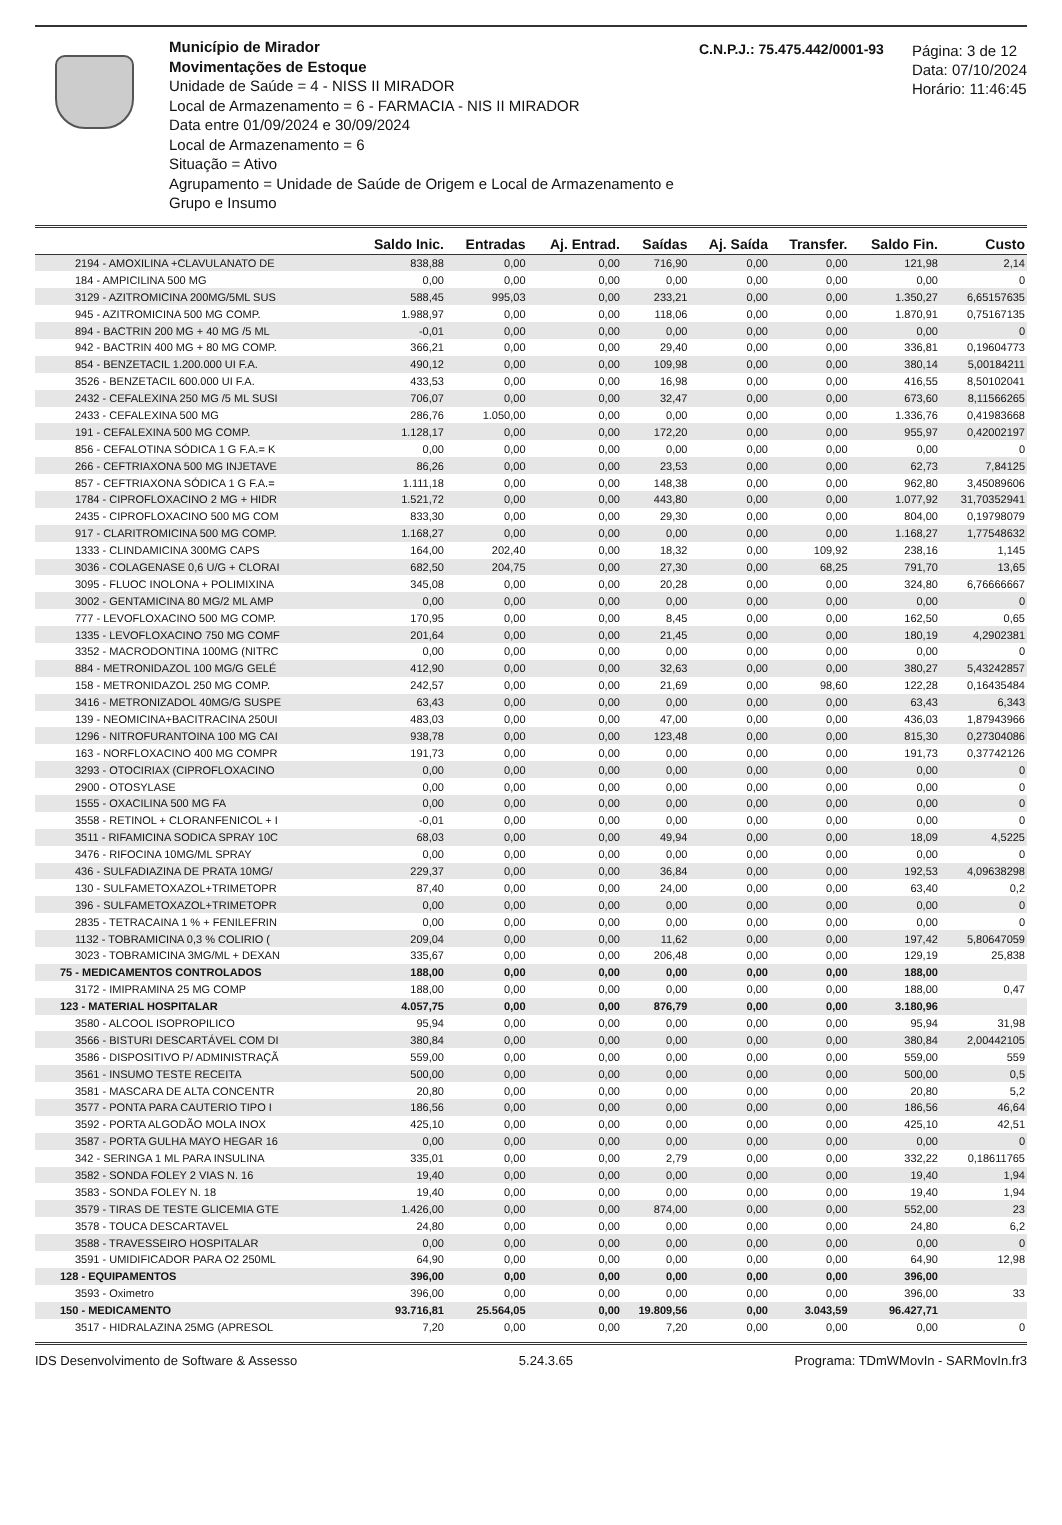Município de Mirador
Movimentações de Estoque
Unidade de Saúde = 4 - NISS II MIRADOR
Local de Armazenamento = 6 - FARMACIA - NIS II MIRADOR
Data entre 01/09/2024 e 30/09/2024
Local de Armazenamento = 6
Situação = Ativo
Agrupamento = Unidade de Saúde de Origem e Local de Armazenamento e Grupo e Insumo
C.N.P.J.: 75.475.442/0001-93
Página: 3 de 12
Data: 07/10/2024
Horário: 11:46:45
| | Saldo Inic. | Entradas | Aj. Entrad. | Saídas | Aj. Saída | Transfer. | Saldo Fin. | Custo |
| --- | --- | --- | --- | --- | --- | --- | --- | --- |
| 2194 - AMOXILINA +CLAVULANATO DE | 838,88 | 0,00 | 0,00 | 716,90 | 0,00 | 0,00 | 121,98 | 2,14 |
| 184 - AMPICILINA 500 MG | 0,00 | 0,00 | 0,00 | 0,00 | 0,00 | 0,00 | 0,00 | 0 |
| 3129 - AZITROMICINA 200MG/5ML SUS | 588,45 | 995,03 | 0,00 | 233,21 | 0,00 | 0,00 | 1.350,27 | 6,65157635 |
| 945 - AZITROMICINA 500 MG COMP. | 1.988,97 | 0,00 | 0,00 | 118,06 | 0,00 | 0,00 | 1.870,91 | 0,75167135 |
| 894 - BACTRIN 200 MG + 40 MG /5 ML | -0,01 | 0,00 | 0,00 | 0,00 | 0,00 | 0,00 | 0,00 | 0 |
| 942 - BACTRIN 400 MG + 80 MG COMP. | 366,21 | 0,00 | 0,00 | 29,40 | 0,00 | 0,00 | 336,81 | 0,19604773 |
| 854 - BENZETACIL 1.200.000 UI F.A. | 490,12 | 0,00 | 0,00 | 109,98 | 0,00 | 0,00 | 380,14 | 5,00184211 |
| 3526 - BENZETACIL 600.000 UI F.A. | 433,53 | 0,00 | 0,00 | 16,98 | 0,00 | 0,00 | 416,55 | 8,50102041 |
| 2432 - CEFALEXINA 250 MG /5 ML SUSI | 706,07 | 0,00 | 0,00 | 32,47 | 0,00 | 0,00 | 673,60 | 8,11566265 |
| 2433 - CEFALEXINA 500 MG | 286,76 | 1.050,00 | 0,00 | 0,00 | 0,00 | 0,00 | 1.336,76 | 0,41983668 |
| 191 - CEFALEXINA 500 MG COMP. | 1.128,17 | 0,00 | 0,00 | 172,20 | 0,00 | 0,00 | 955,97 | 0,42002197 |
| 856 - CEFALOTINA SÓDICA 1 G F.A.= K | 0,00 | 0,00 | 0,00 | 0,00 | 0,00 | 0,00 | 0,00 | 0 |
| 266 - CEFTRIAXONA 500 MG INJETAVE | 86,26 | 0,00 | 0,00 | 23,53 | 0,00 | 0,00 | 62,73 | 7,84125 |
| 857 - CEFTRIAXONA SÓDICA 1 G F.A.= | 1.111,18 | 0,00 | 0,00 | 148,38 | 0,00 | 0,00 | 962,80 | 3,45089606 |
| 1784 - CIPROFLOXACINO 2 MG + HIDR | 1.521,72 | 0,00 | 0,00 | 443,80 | 0,00 | 0,00 | 1.077,92 | 31,70352941 |
| 2435 - CIPROFLOXACINO 500 MG COM | 833,30 | 0,00 | 0,00 | 29,30 | 0,00 | 0,00 | 804,00 | 0,19798079 |
| 917 - CLARITROMICINA 500 MG COMP. | 1.168,27 | 0,00 | 0,00 | 0,00 | 0,00 | 0,00 | 1.168,27 | 1,77548632 |
| 1333 - CLINDAMICINA 300MG CAPS | 164,00 | 202,40 | 0,00 | 18,32 | 0,00 | 109,92 | 238,16 | 1,145 |
| 3036 - COLAGENASE 0,6 U/G + CLORAI | 682,50 | 204,75 | 0,00 | 27,30 | 0,00 | 68,25 | 791,70 | 13,65 |
| 3095 - FLUOC INOLONA + POLIMIXINA | 345,08 | 0,00 | 0,00 | 20,28 | 0,00 | 0,00 | 324,80 | 6,76666667 |
| 3002 - GENTAMICINA 80 MG/2 ML AMP | 0,00 | 0,00 | 0,00 | 0,00 | 0,00 | 0,00 | 0,00 | 0 |
| 777 - LEVOFLOXACINO 500 MG COMP. | 170,95 | 0,00 | 0,00 | 8,45 | 0,00 | 0,00 | 162,50 | 0,65 |
| 1335 - LEVOFLOXACINO 750 MG COMF | 201,64 | 0,00 | 0,00 | 21,45 | 0,00 | 0,00 | 180,19 | 4,2902381 |
| 3352 - MACRODONTINA 100MG (NITRC | 0,00 | 0,00 | 0,00 | 0,00 | 0,00 | 0,00 | 0,00 | 0 |
| 884 - METRONIDAZOL 100 MG/G GELÉ | 412,90 | 0,00 | 0,00 | 32,63 | 0,00 | 0,00 | 380,27 | 5,43242857 |
| 158 - METRONIDAZOL 250 MG COMP. | 242,57 | 0,00 | 0,00 | 21,69 | 0,00 | 98,60 | 122,28 | 0,16435484 |
| 3416 - METRONIZADOL 40MG/G SUSPE | 63,43 | 0,00 | 0,00 | 0,00 | 0,00 | 0,00 | 63,43 | 6,343 |
| 139 - NEOMICINA+BACITRACINA 250UI | 483,03 | 0,00 | 0,00 | 47,00 | 0,00 | 0,00 | 436,03 | 1,87943966 |
| 1296 - NITROFURANTOINA 100 MG CAI | 938,78 | 0,00 | 0,00 | 123,48 | 0,00 | 0,00 | 815,30 | 0,27304086 |
| 163 - NORFLOXACINO 400 MG COMPR | 191,73 | 0,00 | 0,00 | 0,00 | 0,00 | 0,00 | 191,73 | 0,37742126 |
| 3293 - OTOCIRIAX (CIPROFLOXACINO | 0,00 | 0,00 | 0,00 | 0,00 | 0,00 | 0,00 | 0,00 | 0 |
| 2900 - OTOSYLASE | 0,00 | 0,00 | 0,00 | 0,00 | 0,00 | 0,00 | 0,00 | 0 |
| 1555 - OXACILINA 500 MG FA | 0,00 | 0,00 | 0,00 | 0,00 | 0,00 | 0,00 | 0,00 | 0 |
| 3558 - RETINOL + CLORANFENICOL + I | -0,01 | 0,00 | 0,00 | 0,00 | 0,00 | 0,00 | 0,00 | 0 |
| 3511 - RIFAMICINA SODICA SPRAY 10C | 68,03 | 0,00 | 0,00 | 49,94 | 0,00 | 0,00 | 18,09 | 4,5225 |
| 3476 - RIFOCINA 10MG/ML SPRAY | 0,00 | 0,00 | 0,00 | 0,00 | 0,00 | 0,00 | 0,00 | 0 |
| 436 - SULFADIAZINA DE PRATA 10MG/ | 229,37 | 0,00 | 0,00 | 36,84 | 0,00 | 0,00 | 192,53 | 4,09638298 |
| 130 - SULFAMETOXAZOL+TRIMETOPR | 87,40 | 0,00 | 0,00 | 24,00 | 0,00 | 0,00 | 63,40 | 0,2 |
| 396 - SULFAMETOXAZOL+TRIMETOPR | 0,00 | 0,00 | 0,00 | 0,00 | 0,00 | 0,00 | 0,00 | 0 |
| 2835 - TETRACAINA 1 % + FENILEFRIN | 0,00 | 0,00 | 0,00 | 0,00 | 0,00 | 0,00 | 0,00 | 0 |
| 1132 - TOBRAMICINA 0,3 % COLIRIO ( | 209,04 | 0,00 | 0,00 | 11,62 | 0,00 | 0,00 | 197,42 | 5,80647059 |
| 3023 - TOBRAMICINA 3MG/ML + DEXAN | 335,67 | 0,00 | 0,00 | 206,48 | 0,00 | 0,00 | 129,19 | 25,838 |
| 75 - MEDICAMENTOS CONTROLADOS | 188,00 | 0,00 | 0,00 | 0,00 | 0,00 | 0,00 | 188,00 | |
| 3172 - IMIPRAMINA 25 MG COMP | 188,00 | 0,00 | 0,00 | 0,00 | 0,00 | 0,00 | 188,00 | 0,47 |
| 123 - MATERIAL HOSPITALAR | 4.057,75 | 0,00 | 0,00 | 876,79 | 0,00 | 0,00 | 3.180,96 | |
| 3580 - ALCOOL ISOPROPILICO | 95,94 | 0,00 | 0,00 | 0,00 | 0,00 | 0,00 | 95,94 | 31,98 |
| 3566 - BISTURI DESCARTÁVEL COM DI | 380,84 | 0,00 | 0,00 | 0,00 | 0,00 | 0,00 | 380,84 | 2,00442105 |
| 3586 - DISPOSITIVO P/ ADMINISTRAÇÃ | 559,00 | 0,00 | 0,00 | 0,00 | 0,00 | 0,00 | 559,00 | 559 |
| 3561 - INSUMO TESTE RECEITA | 500,00 | 0,00 | 0,00 | 0,00 | 0,00 | 0,00 | 500,00 | 0,5 |
| 3581 - MASCARA DE ALTA CONCENTR | 20,80 | 0,00 | 0,00 | 0,00 | 0,00 | 0,00 | 20,80 | 5,2 |
| 3577 - PONTA PARA CAUTERIO TIPO I | 186,56 | 0,00 | 0,00 | 0,00 | 0,00 | 0,00 | 186,56 | 46,64 |
| 3592 - PORTA ALGODÃO MOLA INOX | 425,10 | 0,00 | 0,00 | 0,00 | 0,00 | 0,00 | 425,10 | 42,51 |
| 3587 - PORTA GULHA MAYO HEGAR 16 | 0,00 | 0,00 | 0,00 | 0,00 | 0,00 | 0,00 | 0,00 | 0 |
| 342 - SERINGA 1 ML PARA INSULINA | 335,01 | 0,00 | 0,00 | 2,79 | 0,00 | 0,00 | 332,22 | 0,18611765 |
| 3582 - SONDA FOLEY 2 VIAS N. 16 | 19,40 | 0,00 | 0,00 | 0,00 | 0,00 | 0,00 | 19,40 | 1,94 |
| 3583 - SONDA FOLEY N. 18 | 19,40 | 0,00 | 0,00 | 0,00 | 0,00 | 0,00 | 19,40 | 1,94 |
| 3579 - TIRAS DE TESTE GLICEMIA GTE | 1.426,00 | 0,00 | 0,00 | 874,00 | 0,00 | 0,00 | 552,00 | 23 |
| 3578 - TOUCA DESCARTAVEL | 24,80 | 0,00 | 0,00 | 0,00 | 0,00 | 0,00 | 24,80 | 6,2 |
| 3588 - TRAVESSEIRO HOSPITALAR | 0,00 | 0,00 | 0,00 | 0,00 | 0,00 | 0,00 | 0,00 | 0 |
| 3591 - UMIDIFICADOR PARA O2 250ML | 64,90 | 0,00 | 0,00 | 0,00 | 0,00 | 0,00 | 64,90 | 12,98 |
| 128 - EQUIPAMENTOS | 396,00 | 0,00 | 0,00 | 0,00 | 0,00 | 0,00 | 396,00 | |
| 3593 - Oximetro | 396,00 | 0,00 | 0,00 | 0,00 | 0,00 | 0,00 | 396,00 | 33 |
| 150 - MEDICAMENTO | 93.716,81 | 25.564,05 | 0,00 | 19.809,56 | 0,00 | 3.043,59 | 96.427,71 | |
| 3517 - HIDRALAZINA 25MG (APRESOL | 7,20 | 0,00 | 0,00 | 7,20 | 0,00 | 0,00 | 0,00 | 0 |
IDS Desenvolvimento de Software & Assesso 5.24.3.65 Programa: TDmWMovIn - SARMovIn.fr3